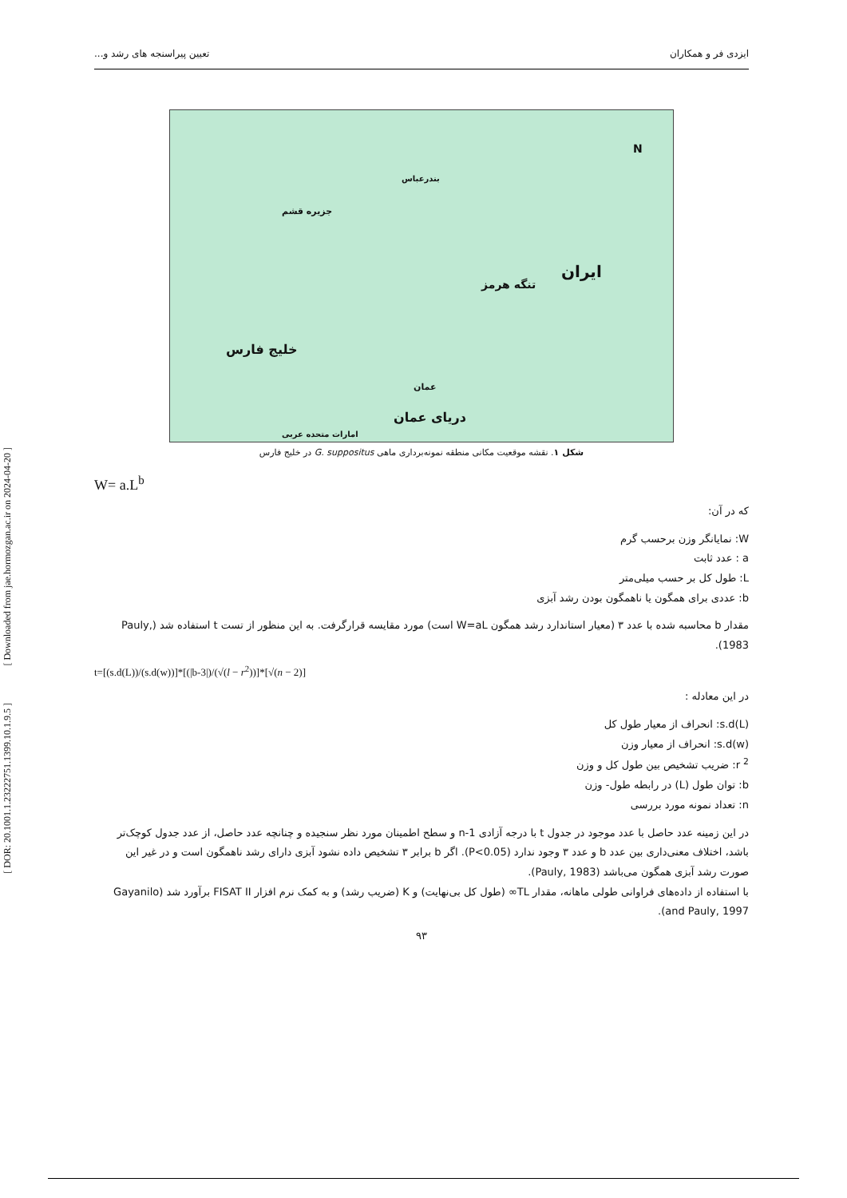[ Downloaded from jae.hormozgan.ac.ir on 2024-04-20 ]
[ DOR: 20.1001.1.23222751.1399.10.1.9.5 ]
ایزدی فر و همکاران تعیین پیراسنجه های رشد و...
N
بندرعباس
جزیره قشم
ایران
تنگه هرمز
خلیج فارس
عمان
امارات متحده عربی
دریای عمان
شکل ۱. نقشه موقعیت مکانی منطقه نمونه‌برداری ماهی G. suppositus در خلیج فارس
W= a.L<sup>b</sup>
که در آن:
W: نمایانگر وزن برحسب گرم
a : عدد ثابت
L: طول کل بر حسب میلی‌متر
b: عددی برای همگون یا ناهمگون بودن رشد آبزی
مقدار b محاسبه شده با عدد ۳ (معیار استاندارد رشد همگون W=aL است) مورد مقایسه قرارگرفت. به این منظور از تست t استفاده شد (Pauly, 1983).
t=[(s.d(L))/(s.d(w))]*[(|b-3|)/(√(l − r<sup>2</sup>))]*[√(n − 2)]
در این معادله :
s.d(L): انحراف از معیار طول کل
s.d(w): انحراف از معیار وزن
r <sup>2</sup>: ضریب تشخیص بین طول کل و وزن
b: توان طول (L) در رابطه طول- وزن
n: تعداد نمونه مورد بررسی
در این زمینه عدد حاصل با عدد موجود در جدول t با درجه آزادی n-1 و سطح اطمینان مورد نظر سنجیده و چنانچه عدد حاصل، از عدد جدول کوچک‌تر باشد، اختلاف معنی‌داری بین عدد b و عدد ۳ وجود ندارد (P<0.05). اگر b برابر ۳ تشخیص داده نشود آبزی دارای رشد ناهمگون است و در غیر این صورت رشد آبزی همگون می‌باشد (Pauly, 1983).
با استفاده از داده‌های فراوانی طولی ماهانه، مقدار TL∞ (طول کل بی‌نهایت) و K (ضریب رشد) و به کمک نرم افزار FISAT II برآورد شد (Gayanilo and Pauly, 1997).
۹۳